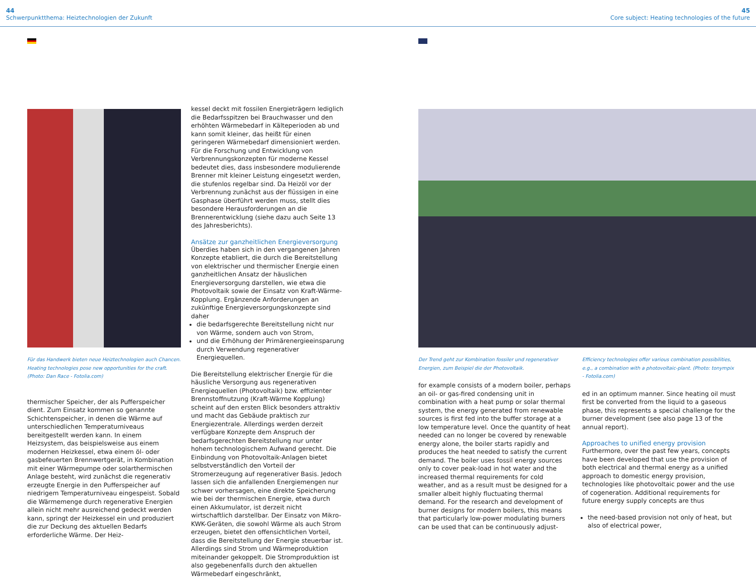44
Schwerpunktthema: Heiztechnologien der Zukunft
45
Core subject: Heating technologies of the future
Für das Handwerk bieten neue Heiztechnologien auch Chancen. Heating technologies pose new opportunities for the craft. (Photo: Dan Race - Fotolia.com)
thermischer Speicher, der als Pufferspeicher dient. Zum Einsatz kommen so genannte Schichtenspeicher, in denen die Wärme auf unterschiedlichen Temperaturniveaus bereitgestellt werden kann. In einem Heizsystem, das beispielsweise aus einem modernen Heizkessel, etwa einem öl- oder gasbefeuerten Brennwertgerät, in Kombination mit einer Wärmepumpe oder solarthermischen Anlage besteht, wird zunächst die regenerativ erzeugte Energie in den Pufferspeicher auf niedrigem Temperaturniveau eingespeist. Sobald die Wärmemenge durch regenerative Energien allein nicht mehr ausreichend gedeckt werden kann, springt der Heizkessel ein und produziert die zur Deckung des aktuellen Bedarfs erforderliche Wärme. Der Heiz-
kessel deckt mit fossilen Energieträgern lediglich die Bedarfsspitzen bei Brauchwasser und den erhöhten Wärmebedarf in Kälteperioden ab und kann somit kleiner, das heißt für einen geringeren Wärmebedarf dimensioniert werden. Für die Forschung und Entwicklung von Verbrennungskonzepten für moderne Kessel bedeutet dies, dass insbesondere modulierende Brenner mit kleiner Leistung eingesetzt werden, die stufenlos regelbar sind. Da Heizöl vor der Verbrennung zunächst aus der flüssigen in eine Gasphase überführt werden muss, stellt dies besondere Herausforderungen an die Brennerentwicklung (siehe dazu auch Seite 13 des Jahresberichts).
Ansätze zur ganzheitlichen Energieversorgung
Überdies haben sich in den vergangenen Jahren Konzepte etabliert, die durch die Bereitstellung von elektrischer und thermischer Energie einen ganzheitlichen Ansatz der häuslichen Energieversorgung darstellen, wie etwa die Photovoltaik sowie der Einsatz von Kraft-Wärme-Kopplung. Ergänzende Anforderungen an zukünftige Energieversorgungskonzepte sind daher
die bedarfsgerechte Bereitstellung nicht nur von Wärme, sondern auch von Strom,
und die Erhöhung der Primärenergieeinsparung durch Verwendung regenerativer Energiequellen.
Die Bereitstellung elektrischer Energie für die häusliche Versorgung aus regenerativen Energiequellen (Photovoltaik) bzw. effizienter Brennstoffnutzung (Kraft-Wärme Kopplung) scheint auf den ersten Blick besonders attraktiv und macht das Gebäude praktisch zur Energiezentrale. Allerdings werden derzeit verfügbare Konzepte dem Anspruch der bedarfsgerechten Bereitstellung nur unter hohem technologischem Aufwand gerecht. Die Einbindung von Photovoltaik-Anlagen bietet selbstverständlich den Vorteil der Stromerzeugung auf regenerativer Basis. Jedoch lassen sich die anfallenden Energiemengen nur schwer vorhersagen, eine direkte Speicherung wie bei der thermischen Energie, etwa durch einen Akkumulator, ist derzeit nicht wirtschaftlich darstellbar. Der Einsatz von Mikro-KWK-Geräten, die sowohl Wärme als auch Strom erzeugen, bietet den offensichtlichen Vorteil, dass die Bereitstellung der Energie steuerbar ist. Allerdings sind Strom und Wärmeproduktion miteinander gekoppelt. Die Stromproduktion ist also gegebenenfalls durch den aktuellen Wärmebedarf eingeschränkt,
Der Trend geht zur Kombination fossiler und regenerativer Energien, zum Beispiel die der Photovoltaik.
for example consists of a modern boiler, perhaps an oil- or gas-fired condensing unit in combination with a heat pump or solar thermal system, the energy generated from renewable sources is first fed into the buffer storage at a low temperature level. Once the quantity of heat needed can no longer be covered by renewable energy alone, the boiler starts rapidly and produces the heat needed to satisfy the current demand. The boiler uses fossil energy sources only to cover peak-load in hot water and the increased thermal requirements for cold weather, and as a result must be designed for a smaller albeit highly fluctuating thermal demand. For the research and development of burner designs for modern boilers, this means that particularly low-power modulating burners can be used that can be continuously adjust-
Efficiency technologies offer various combination possibilities, e.g., a combination with a photovoltaic-plant. (Photo: tonympix - Fotolia.com)
ed in an optimum manner. Since heating oil must first be converted from the liquid to a gaseous phase, this represents a special challenge for the burner development (see also page 13 of the annual report).
Approaches to unified energy provision
Furthermore, over the past few years, concepts have been developed that use the provision of both electrical and thermal energy as a unified approach to domestic energy provision, technologies like photovoltaic power and the use of cogeneration. Additional requirements for future energy supply concepts are thus
the need-based provision not only of heat, but also of electrical power,